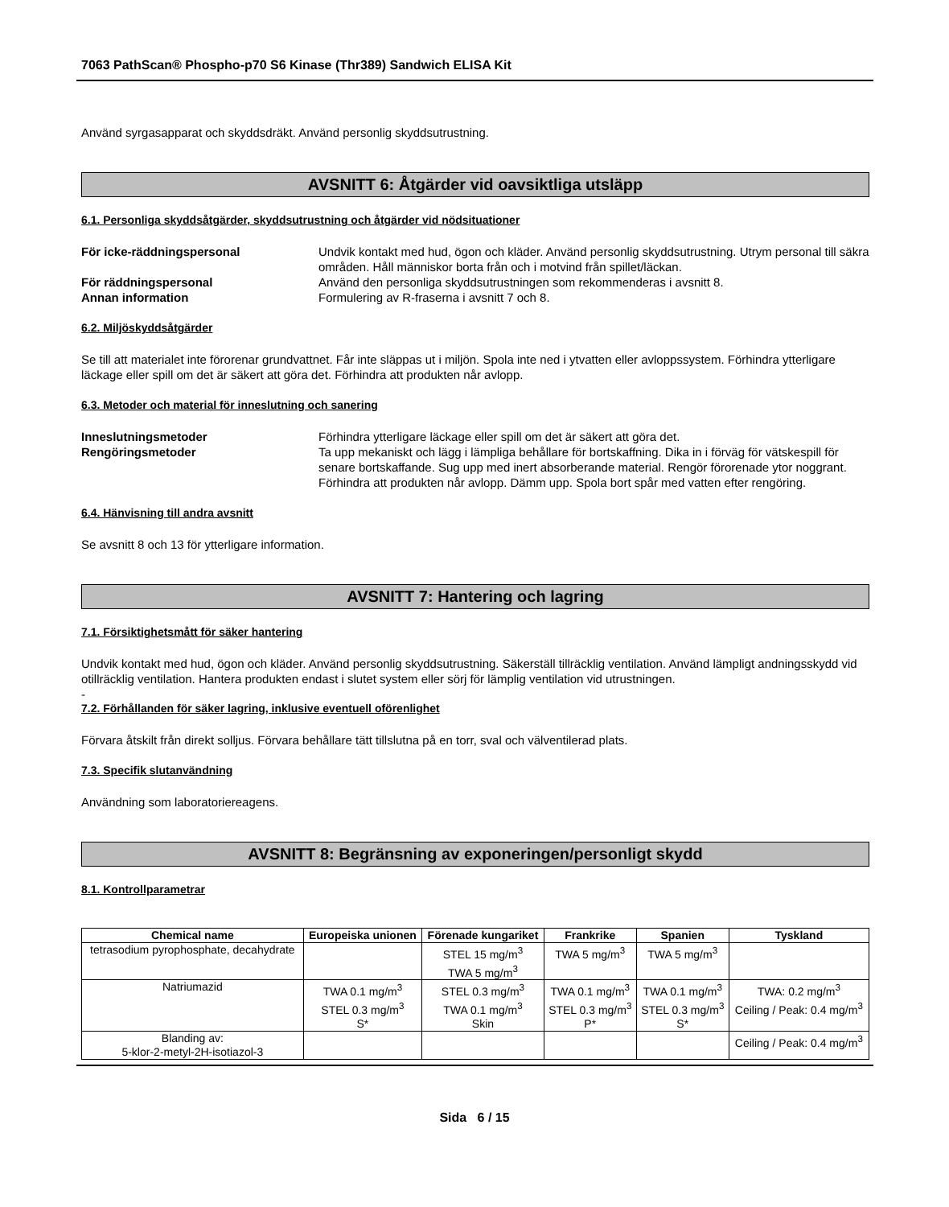7063 PathScan® Phospho-p70 S6 Kinase (Thr389) Sandwich ELISA Kit
Använd syrgasapparat och skyddsdräkt. Använd personlig skyddsutrustning.
AVSNITT 6: Åtgärder vid oavsiktliga utsläpp
6.1. Personliga skyddsåtgärder, skyddsutrustning och åtgärder vid nödsituationer
För icke-räddningspersonal Undvik kontakt med hud, ögon och kläder. Använd personlig skyddsutrustning. Utrym personal till säkra områden. Håll människor borta från och i motvind från spillet/läckan.
För räddningspersonal Använd den personliga skyddsutrustningen som rekommenderas i avsnitt 8.
Annan information Formulering av R-fraserna i avsnitt 7 och 8.
6.2. Miljöskyddsåtgärder
Se till att materialet inte förorenar grundvattnet. Får inte släppas ut i miljön. Spola inte ned i ytvatten eller avloppssystem. Förhindra ytterligare läckage eller spill om det är säkert att göra det. Förhindra att produkten når avlopp.
6.3. Metoder och material för inneslutning och sanering
Inneslutningsmetoder Förhindra ytterligare läckage eller spill om det är säkert att göra det.
Rengöringsmetoder Ta upp mekaniskt och lägg i lämpliga behållare för bortskaffning. Dika in i förväg för vätskespill för senare bortskaffande. Sug upp med inert absorberande material. Rengör förorenade ytor noggrant. Förhindra att produkten når avlopp. Dämm upp. Spola bort spår med vatten efter rengöring.
6.4. Hänvisning till andra avsnitt
Se avsnitt 8 och 13 för ytterligare information.
AVSNITT 7: Hantering och lagring
7.1. Försiktighetsmått för säker hantering
Undvik kontakt med hud, ögon och kläder. Använd personlig skyddsutrustning. Säkerställ tillräcklig ventilation. Använd lämpligt andningsskydd vid otillräcklig ventilation. Hantera produkten endast i slutet system eller sörj för lämplig ventilation vid utrustningen.
-
7.2. Förhållanden för säker lagring, inklusive eventuell oförenlighet
Förvara åtskilt från direkt solljus. Förvara behållare tätt tillslutna på en torr, sval och välventilerad plats.
7.3. Specifik slutanvändning
Användning som laboratoriereagens.
AVSNITT 8: Begränsning av exponeringen/personligt skydd
8.1. Kontrollparametrar
| Chemical name | Europeiska unionen | Förenade kungariket | Frankrike | Spanien | Tyskland |
| --- | --- | --- | --- | --- | --- |
| tetrasodium pyrophosphate, decahydrate | | STEL 15 mg/m<sup>3</sup> TWA 5 mg/m<sup>3</sup> | TWA 5 mg/m<sup>3</sup> | TWA 5 mg/m<sup>3</sup> | |
| Natriumazid | TWA 0.1 mg/m<sup>3</sup> STEL 0.3 mg/m<sup>3</sup> S* | STEL 0.3 mg/m<sup>3</sup> TWA 0.1 mg/m<sup>3</sup> Skin | TWA 0.1 mg/m<sup>3</sup> STEL 0.3 mg/m<sup>3</sup> P* | TWA 0.1 mg/m<sup>3</sup> STEL 0.3 mg/m<sup>3</sup> S* | TWA: 0.2 mg/m<sup>3</sup> Ceiling / Peak: 0.4 mg/m<sup>3</sup> |
| Blanding av: 5-klor-2-metyl-2H-isotiazol-3 | | | | | Ceiling / Peak: 0.4 mg/m<sup>3</sup> |
Sida 6 / 15